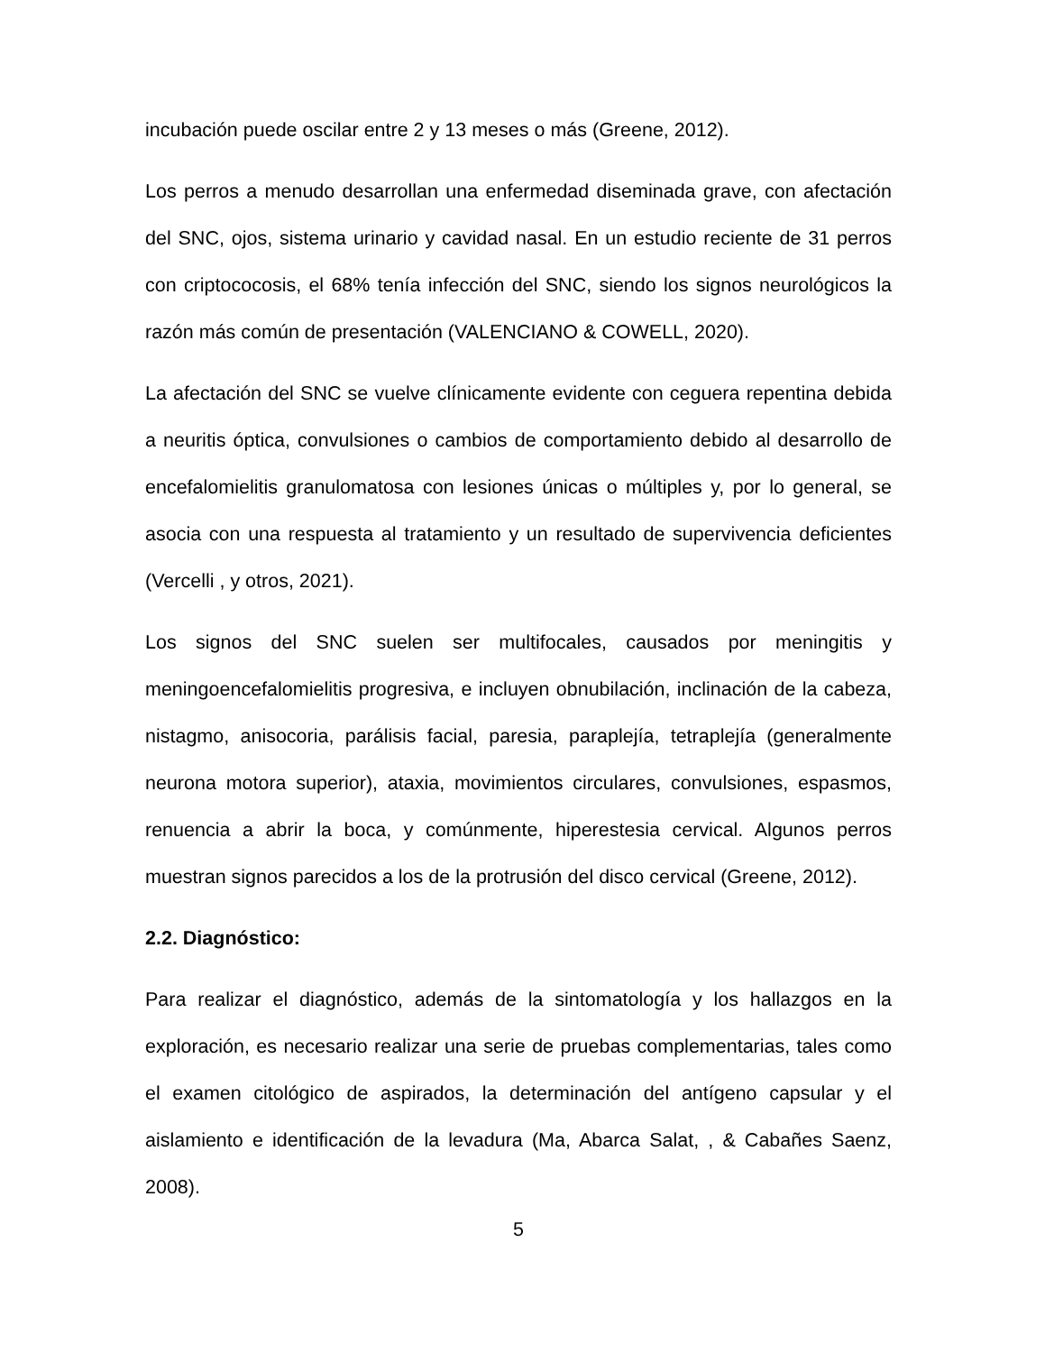incubación puede oscilar entre 2 y 13 meses o más (Greene, 2012).
Los perros a menudo desarrollan una enfermedad diseminada grave, con afectación del SNC, ojos, sistema urinario y cavidad nasal. En un estudio reciente de 31 perros con criptococosis, el 68% tenía infección del SNC, siendo los signos neurológicos la razón más común de presentación (VALENCIANO & COWELL, 2020).
La afectación del SNC se vuelve clínicamente evidente con ceguera repentina debida a neuritis óptica, convulsiones o cambios de comportamiento debido al desarrollo de encefalomielitis granulomatosa con lesiones únicas o múltiples y, por lo general, se asocia con una respuesta al tratamiento y un resultado de supervivencia deficientes (Vercelli , y otros, 2021).
Los signos del SNC suelen ser multifocales, causados por meningitis y meningoencefalomielitis progresiva, e incluyen obnubilación, inclinación de la cabeza, nistagmo, anisocoria, parálisis facial, paresia, paraplejía, tetraplejía (generalmente neurona motora superior), ataxia, movimientos circulares, convulsiones, espasmos, renuencia a abrir la boca, y comúnmente, hiperestesia cervical. Algunos perros muestran signos parecidos a los de la protrusión del disco cervical (Greene, 2012).
2.2. Diagnóstico:
Para realizar el diagnóstico, además de la sintomatología y los hallazgos en la exploración, es necesario realizar una serie de pruebas complementarias, tales como el examen citológico de aspirados, la determinación del antígeno capsular y el aislamiento e identificación de la levadura (Ma, Abarca Salat, , & Cabañes Saenz, 2008).
5